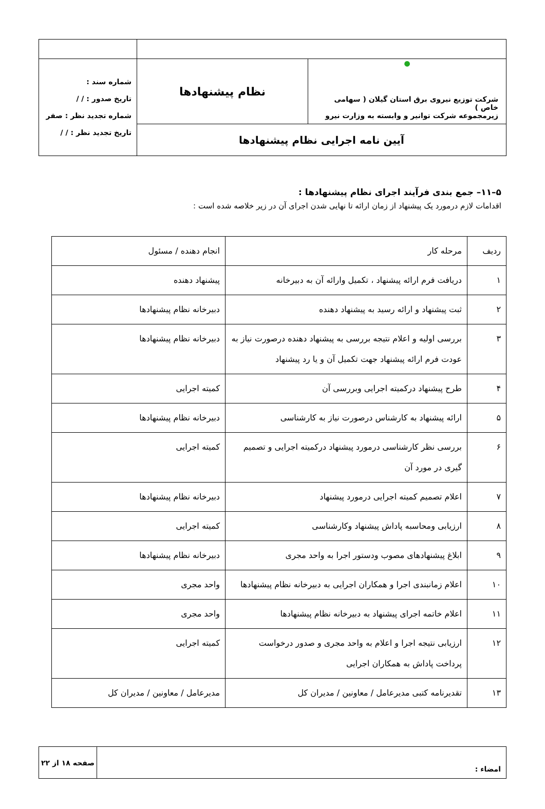| ● شرکت توزیع نیروی برق استان گیلان ( سهامی خاص ) زیرمجموعه شرکت توانیر و وابسته به وزارت نیرو | نظام پیشنهادها | شماره سند : تاریخ صدور : / / شماره تجدید نظر : صفر تاریخ تجدید نظر : / / |
| آیین نامه اجرایی نظام پیشنهادها | | |
۵–۱۱– جمع بندی فرآیند اجرای نظام پیشنهادها :
اقدامات لازم درمورد یک پیشنهاد از زمان ارائه تا نهایی شدن اجرای آن در زیر خلاصه شده است :
| ردیف | مرحله کار | انجام دهنده / مسئول |
| --- | --- | --- |
| ۱ | دریافت فرم ارائه پیشنهاد ، تکمیل وارائه آن به دبیرخانه | پیشنهاد دهنده |
| ۲ | ثبت پیشنهاد و ارائه رسید به پیشنهاد دهنده | دبیرخانه نظام پیشنهادها |
| ۳ | بررسی اولیه و اعلام نتیجه بررسی به پیشنهاد دهنده درصورت نیاز به عودت فرم ارائه پیشنهاد جهت تکمیل آن و یا رد پیشنهاد | دبیرخانه نظام پیشنهادها |
| ۴ | طرح پیشنهاد درکمیته اجرایی وبررسی آن | کمیته اجرایی |
| ۵ | ارائه پیشنهاد به کارشناس درصورت نیاز به کارشناسی | دبیرخانه نظام پیشنهادها |
| ۶ | بررسی نظر کارشناسی درمورد پیشنهاد درکمیته اجرایی و تصمیم گیری در مورد آن | کمیته اجرایی |
| ۷ | اعلام تصمیم کمیته اجرایی درمورد پیشنهاد | دبیرخانه نظام پیشنهادها |
| ۸ | ارزیابی ومحاسبه پاداش پیشنهاد وکارشناسی | کمیته اجرایی |
| ۹ | ابلاغ پیشنهادهای مصوب ودستور اجرا به واحد مجری | دبیرخانه نظام پیشنهادها |
| ۱۰ | اعلام زمانبندی اجرا و همکاران اجرایی به دبیرخانه نظام پیشنهادها | واحد مجری |
| ۱۱ | اعلام خاتمه اجرای پیشنهاد به دبیرخانه نظام پیشنهادها | واحد مجری |
| ۱۲ | ارزیابی نتیجه اجرا و اعلام به واحد مجری و صدور درخواست پرداخت پاداش به همکاران اجرایی | کمیته اجرایی |
| ۱۳ | تقدیرنامه کتبی مدیرعامل / معاونین / مدیران کل | مدیرعامل / معاونین / مدیران کل |
| امضاء : | صفحه ۱۸ از ۲۲ |